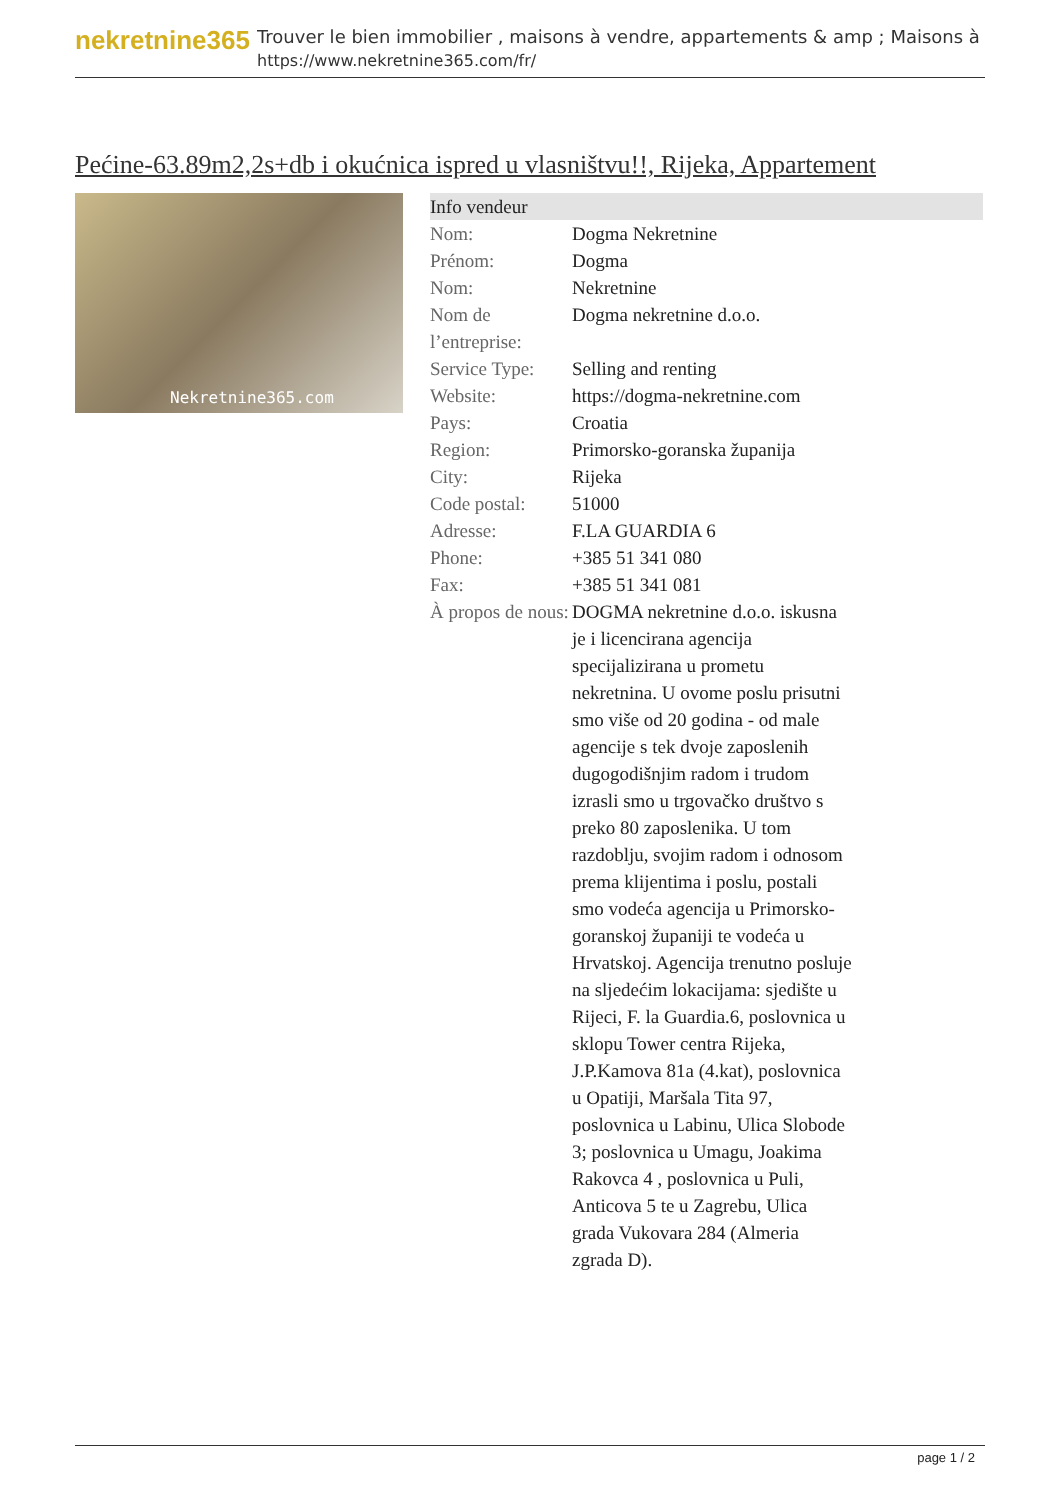nekretnine365
Trouver le bien immobilier , maisons à vendre, appartements & amp ; Maisons à
https://www.nekretnine365.com/fr/
Pećine-63.89m2,2s+db i okućnica ispred u vlasništvu!!, Rijeka, Appartement
Nekretnine365.com
| Info vendeur | |
| --- | --- |
| Nom: | Dogma Nekretnine |
| Prénom: | Dogma |
| Nom: | Nekretnine |
| Nom de l’entreprise: | Dogma nekretnine d.o.o. |
| Service Type: | Selling and renting |
| Website: | https://dogma-nekretnine.com |
| Pays: | Croatia |
| Region: | Primorsko-goranska županija |
| City: | Rijeka |
| Code postal: | 51000 |
| Adresse: | F.LA GUARDIA 6 |
| Phone: | +385 51 341 080 |
| Fax: | +385 51 341 081 |
| À propos de nous: | DOGMA nekretnine d.o.o. iskusna je i licencirana agencija specijalizirana u prometu nekretnina. U ovome poslu prisutni smo više od 20 godina - od male agencije s tek dvoje zaposlenih dugogodišnjim radom i trudom izrasli smo u trgovačko društvo s preko 80 zaposlenika. U tom razdoblju, svojim radom i odnosom prema klijentima i poslu, postali smo vodeća agencija u Primorsko-goranskoj županiji te vodeća u Hrvatskoj. Agencija trenutno posluje na sljedećim lokacijama: sjedište u Rijeci, F. la Guardia.6, poslovnica u sklopu Tower centra Rijeka, J.P.Kamova 81a (4.kat), poslovnica u Opatiji, Maršala Tita 97, poslovnica u Labinu, Ulica Slobode 3; poslovnica u Umagu, Joakima Rakovca 4 , poslovnica u Puli, Anticova 5 te u Zagrebu, Ulica grada Vukovara 284 (Almeria zgrada D). |
page 1 / 2